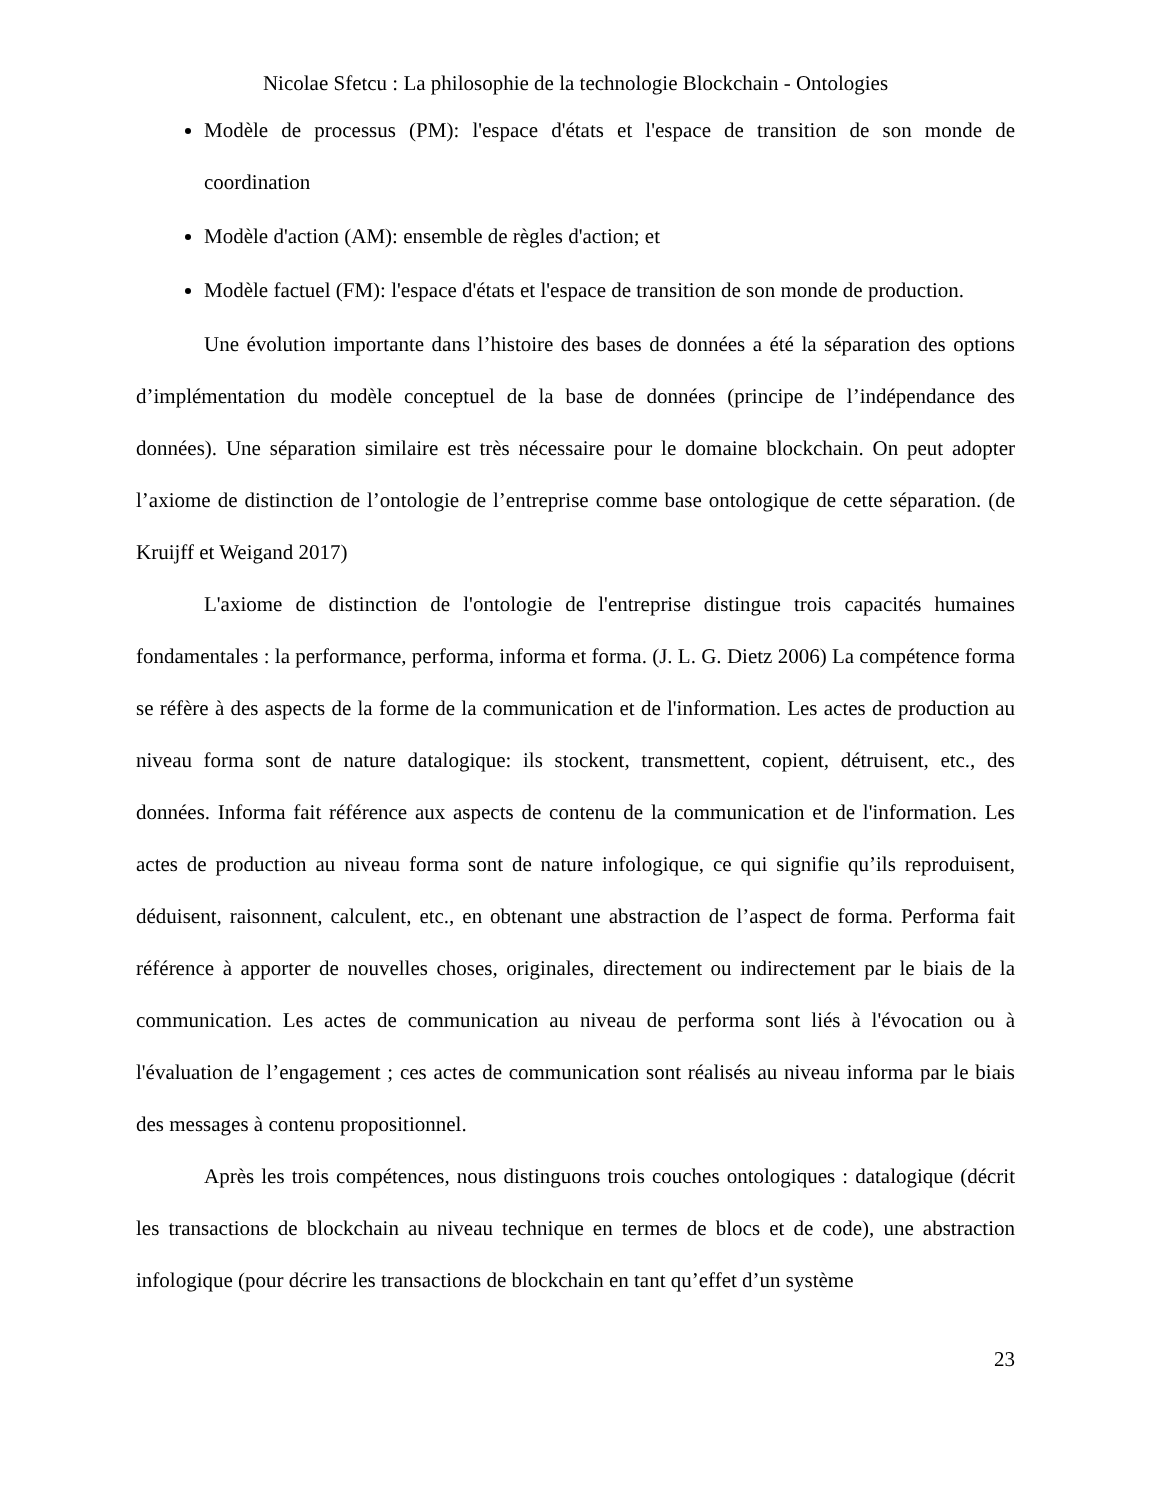Nicolae Sfetcu : La philosophie de la technologie Blockchain - Ontologies
Modèle de processus (PM): l'espace d'états et l'espace de transition de son monde de coordination
Modèle d'action (AM): ensemble de règles d'action; et
Modèle factuel (FM): l'espace d'états et l'espace de transition de son monde de production.
Une évolution importante dans l’histoire des bases de données a été la séparation des options d’implémentation du modèle conceptuel de la base de données (principe de l’indépendance des données). Une séparation similaire est très nécessaire pour le domaine blockchain. On peut adopter l’axiome de distinction de l’ontologie de l’entreprise comme base ontologique de cette séparation. (de Kruijff et Weigand 2017)
L'axiome de distinction de l'ontologie de l'entreprise distingue trois capacités humaines fondamentales : la performance, performa, informa et forma. (J. L. G. Dietz 2006) La compétence forma se réfère à des aspects de la forme de la communication et de l'information. Les actes de production au niveau forma sont de nature datalogique: ils stockent, transmettent, copient, détruisent, etc., des données. Informa fait référence aux aspects de contenu de la communication et de l'information. Les actes de production au niveau forma sont de nature infologique, ce qui signifie qu’ils reproduisent, déduisent, raisonnent, calculent, etc., en obtenant une abstraction de l’aspect de forma. Performa fait référence à apporter de nouvelles choses, originales, directement ou indirectement par le biais de la communication. Les actes de communication au niveau de performa sont liés à l'évocation ou à l'évaluation de l’engagement ; ces actes de communication sont réalisés au niveau informa par le biais des messages à contenu propositionnel.
Après les trois compétences, nous distinguons trois couches ontologiques : datalogique (décrit les transactions de blockchain au niveau technique en termes de blocs et de code), une abstraction infologique (pour décrire les transactions de blockchain en tant qu’effet d’un système
23